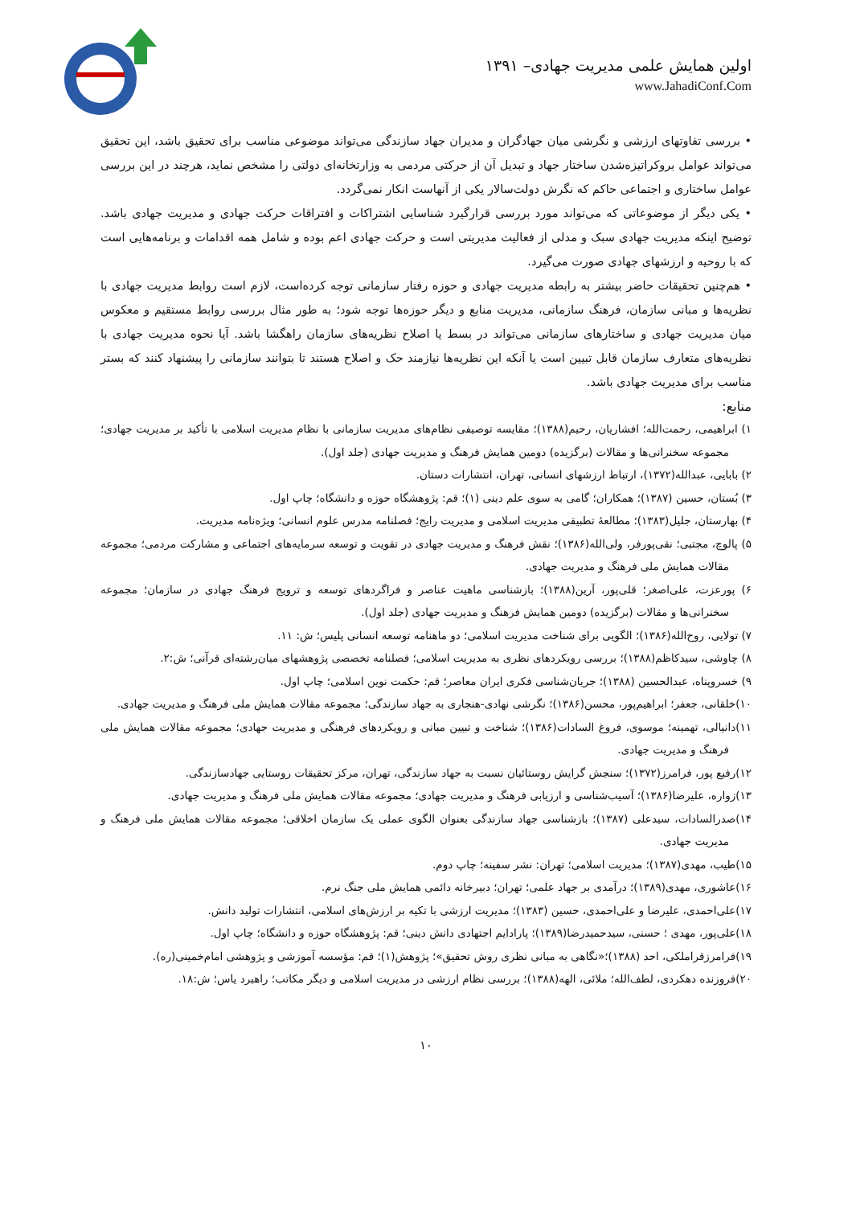اولین همایش علمی مدیریت جهادی– ۱۳۹۱
www.JahadiConf.Com
• بررسی تفاوتهای ارزشی و نگرشی میان جهادگران و مدیران جهاد سازندگی می‌تواند موضوعی مناسب برای تحقیق باشد، این تحقیق می‌تواند عوامل بروکراتیزه‌شدن ساختار جهاد و تبدیل آن از حرکتی مردمی به وزارتخانه‌ای دولتی را مشخص نماید، هرچند در این بررسی عوامل ساختاری و اجتماعی حاکم که نگرش دولت‌سالار یکی از آنهاست انکار نمی‌گردد.
• یکی دیگر از موضوعاتی که می‌تواند مورد بررسی قرارگیرد شناسایی اشتراکات و افتراقات حرکت جهادی و مدیریت جهادی باشد. توضیح اینکه مدیریت جهادی سبک و مدلی از فعالیت مدیریتی است و حرکت جهادی اعم بوده و شامل همه اقدامات و برنامه‌هایی است که با روحیه و ارزشهای جهادی صورت می‌گیرد.
• هم‌چنین تحقیقات حاضر بیشتر به رابطه مدیریت جهادی و حوزه رفتار سازمانی توجه کرده‌است، لازم است روابط مدیریت جهادی با نظریه‌ها و مبانی سازمان، فرهنگ سازمانی، مدیریت منابع و دیگر حوزه‌ها توجه شود؛ به طور مثال بررسی روابط مستقیم و معکوس میان مدیریت جهادی و ساختارهای سازمانی می‌تواند در بسط یا اصلاح نظریه‌های سازمان راهگشا باشد. آیا نحوه مدیریت جهادی با نظریه‌های متعارف سازمان قابل تبیین است یا آنکه این نظریه‌ها نیازمند حک و اصلاح هستند تا بتوانند سازمانی را پیشنهاد کنند که بستر مناسب برای مدیریت جهادی باشد.
منابع:
۱) ابراهیمی، رحمت‌الله؛ افشاریان، رحیم(۱۳۸۸)؛ مقایسه توصیفی نظام‌های مدیریت سازمانی با نظام مدیریت اسلامی با تأکید بر مدیریت جهادی؛ مجموعه سخنرانی‌ها و مقالات (برگزیده) دومین همایش فرهنگ و مدیریت جهادی (جلد اول).
۲) بابایی، عبدالله(۱۳۷۲)، ارتباط ارزشهای انسانی، تهران، انتشارات دستان.
۳) بُستان، حسین (۱۳۸۷)؛ همکاران؛ گامی به سوی علم دینی (۱)؛ قم: پژوهشگاه حوزه و دانشگاه؛ چاپ اول.
۴) بهارستان، جلیل(۱۳۸۳)؛ مطالعهٔ تطبیقی مدیریت اسلامی و مدیریت رایج؛ فصلنامه مدرس علوم انسانی؛ ویژه‌نامه مدیریت.
۵) پالوچ، مجتبی؛ نقی‌پورفر، ولی‌الله(۱۳۸۶)؛ نقش فرهنگ و مدیریت جهادی در تقویت و توسعه سرمایه‌های اجتماعی و مشارکت مردمی؛ مجموعه مقالات همایش ملی فرهنگ و مدیریت جهادی.
۶) پورعزت، علی‌اصغر؛ قلی‌پور، آرین(۱۳۸۸)؛ بازشناسی ماهیت عناصر و فراگردهای توسعه و ترویج فرهنگ جهادی در سازمان؛ مجموعه سخنرانی‌ها و مقالات (برگزیده) دومین همایش فرهنگ و مدیریت جهادی (جلد اول).
۷) تولایی، روح‌الله(۱۳۸۶)؛ الگویی برای شناخت مدیریت اسلامی؛ دو ماهنامه توسعه انسانی پلیس؛ ش: ۱۱.
۸) چاوشی، سیدکاظم(۱۳۸۸)؛ بررسی رویکردهای نظری به مدیریت اسلامی؛ فصلنامه تخصصی پژوهشهای میان‌رشته‌ای قرآنی؛ ش:۲.
۹) خسروپناه، عبدالحسین (۱۳۸۸)؛ جریان‌شناسی فکری ایران معاصر؛ قم: حکمت نوین اسلامی؛ چاپ اول.
۱۰)خلقانی، جعفر؛ ابراهیم‌پور، محسن(۱۳۸۶)؛ نگرشی نهادی-هنجاری به جهاد سازندگی؛ مجموعه مقالات همایش ملی فرهنگ و مدیریت جهادی.
۱۱)دانیالی، تهمینه؛ موسوی، فروغ السادات(۱۳۸۶)؛ شناخت و تبیین مبانی و رویکردهای فرهنگی و مدیریت جهادی؛ مجموعه مقالات همایش ملی فرهنگ و مدیریت جهادی.
۱۲)رفیع پور، فرامرز(۱۳۷۲)؛ سنجش گرایش روستائیان نسبت به جهاد سازندگی، تهران، مرکز تحقیقات روستایی جهادسازندگی.
۱۳)زواره، علیرضا(۱۳۸۶)؛ آسیب‌شناسی و ارزیابی فرهنگ و مدیریت جهادی؛ مجموعه مقالات همایش ملی فرهنگ و مدیریت جهادی.
۱۴)صدرالسادات، سیدعلی (۱۳۸۷)؛ بازشناسی جهاد سازندگی بعنوان الگوی عملی یک سازمان اخلاقی؛ مجموعه مقالات همایش ملی فرهنگ و مدیریت جهادی.
۱۵)طیب، مهدی(۱۳۸۷)؛ مدیریت اسلامی؛ تهران: نشر سفینه؛ چاپ دوم.
۱۶)عاشوری، مهدی(۱۳۸۹)؛ درآمدی بر جهاد علمی؛ تهران؛ دبیرخانه دائمی همایش ملی جنگ نرم.
۱۷)علی‌احمدی، علیرضا و علی‌احمدی، حسین (۱۳۸۳)؛ مدیریت ارزشی با تکیه بر ارزش‌های اسلامی، انتشارات تولید دانش.
۱۸)علی‌پور، مهدی ؛ حسنی، سیدحمیدرضا(۱۳۸۹)؛ پارادایم اجتهادی دانش دینی؛ قم: پژوهشگاه حوزه و دانشگاه؛ چاپ اول.
۱۹)فرامرزقراملکی، احد (۱۳۸۸)؛«نگاهی به مبانی نظری روش تحقیق»؛ پژوهش(۱)؛ قم: مؤسسه آموزشی و پژوهشی امام‌خمینی(ره).
۲۰)فروزنده دهکردی، لطف‌الله؛ ملائی، الهه(۱۳۸۸)؛ بررسی نظام ارزشی در مدیریت اسلامی و دیگر مکاتب؛ راهبرد یاس؛ ش:۱۸.
۱۰